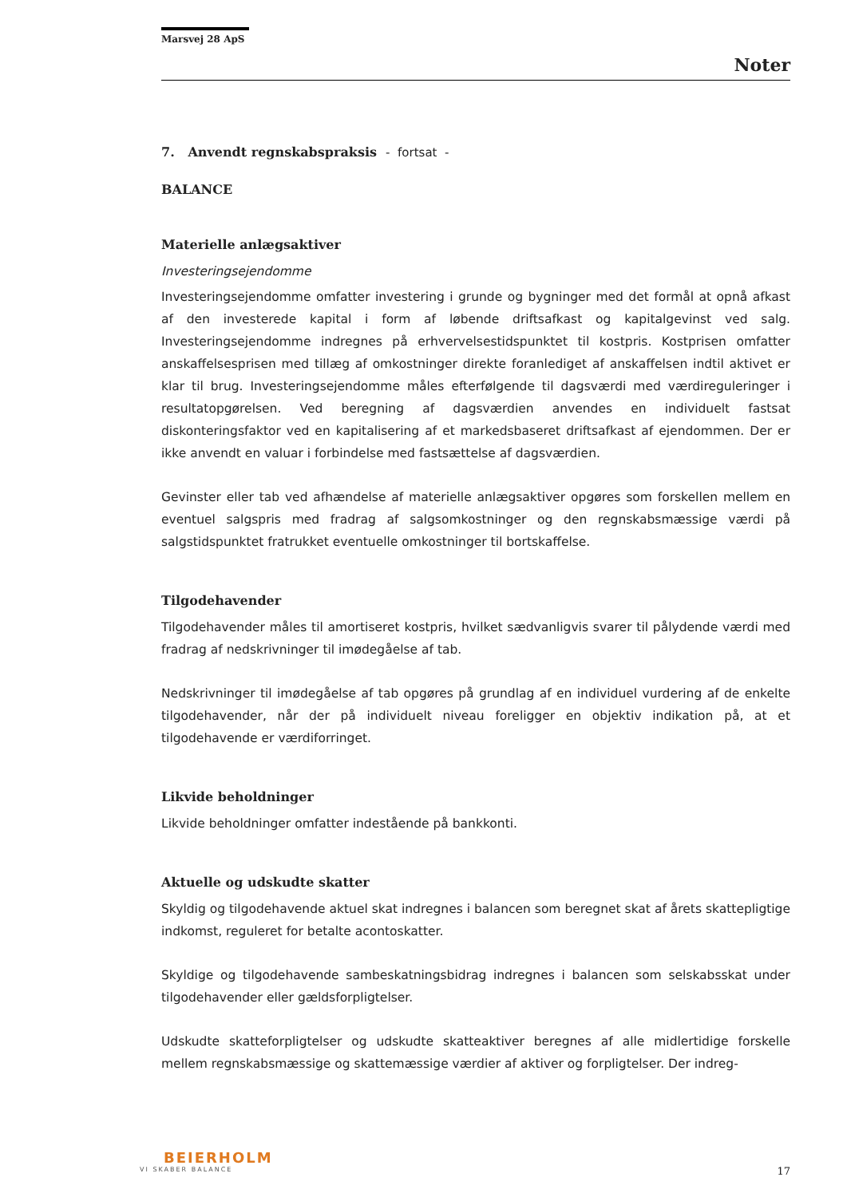Marsvej 28 ApS
Noter
7. Anvendt regnskabspraksis - fortsat -
BALANCE
Materielle anlægsaktiver
Investeringsejendomme
Investeringsejendomme omfatter investering i grunde og bygninger med det formål at opnå afkast af den investerede kapital i form af løbende driftsafkast og kapitalgevinst ved salg. Investeringsejendomme indregnes på erhvervelsestidspunktet til kostpris. Kostprisen omfatter anskaffelsesprisen med tillæg af omkostninger direkte foranlediget af anskaffelsen indtil aktivet er klar til brug. Investeringsejendomme måles efterfølgende til dagsværdi med værdireguleringer i resultatopgørelsen. Ved beregning af dagsværdien anvendes en individuelt fastsat diskonteringsfaktor ved en kapitalisering af et markedsbaseret driftsafkast af ejendommen. Der er ikke anvendt en valuar i forbindelse med fastsættelse af dagsværdien.
Gevinster eller tab ved afhændelse af materielle anlægsaktiver opgøres som forskellen mellem en eventuel salgspris med fradrag af salgsomkostninger og den regnskabsmæssige værdi på salgstidspunktet fratrukket eventuelle omkostninger til bortskaffelse.
Tilgodehavender
Tilgodehavender måles til amortiseret kostpris, hvilket sædvanligvis svarer til pålydende værdi med fradrag af nedskrivninger til imødegåelse af tab.
Nedskrivninger til imødegåelse af tab opgøres på grundlag af en individuel vurdering af de enkelte tilgodehavender, når der på individuelt niveau foreligger en objektiv indikation på, at et tilgodehavende er værdiforringet.
Likvide beholdninger
Likvide beholdninger omfatter indestående på bankkonti.
Aktuelle og udskudte skatter
Skyldig og tilgodehavende aktuel skat indregnes i balancen som beregnet skat af årets skattepligtige indkomst, reguleret for betalte acontoskatter.
Skyldige og tilgodehavende sambeskatningsbidrag indregnes i balancen som selskabsskat under tilgodehavender eller gældsforpligtelser.
Udskudte skatteforpligtelser og udskudte skatteaktiver beregnes af alle midlertidige forskelle mellem regnskabsmæssige og skattemæssige værdier af aktiver og forpligtelser. Der indreg-
BEIERHOLM
VI SKABER BALANCE
17